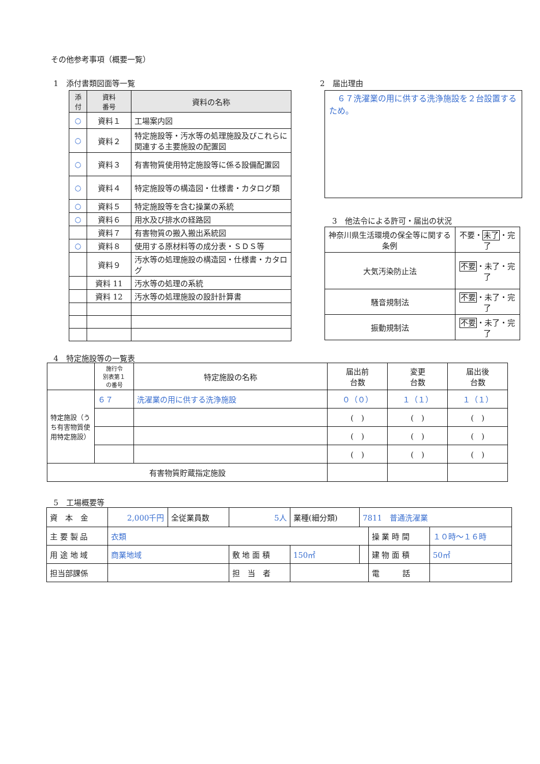その他参考事項（概要一覧）
1　添付書類図面等一覧
| 添付 | 資料 番号 | 資料の名称 |
| --- | --- | --- |
| ○ | 資料１ | 工場案内図 |
| ○ | 資料２ | 特定施設等・汚水等の処理施設及びこれらに関連する主要施設の配置図 |
| ○ | 資料３ | 有害物質使用特定施設等に係る設備配置図 |
| ○ | 資料４ | 特定施設等の構造図・仕様書・カタログ類 |
| ○ | 資料５ | 特定施設等を含む操業の系統 |
| ○ | 資料６ | 用水及び排水の経路図 |
| | 資料７ | 有害物質の搬入搬出系統図 |
| ○ | 資料８ | 使用する原材料等の成分表・ＳＤＳ等 |
| | 資料９ | 汚水等の処理施設の構造図・仕様書・カタログ |
| | 資料 11 | 汚水等の処理の系統 |
| | 資料 12 | 汚水等の処理施設の設計計算書 |
2　届出理由
　６７洗濯業の用に供する洗浄施設を２台設置するため。
3　他法令による許可・届出の状況
| 神奈川県生活環境の保全等に関する条例 | 不要・ 未了 ・完了 |
| 大気汚染防止法 | 不要 ・未了・完了 |
| 騒音規制法 | 不要 ・未了・完了 |
| 振動規制法 | 不要 ・未了・完了 |
4　特定施設等の一覧表
| | 施行令 別表第１ の番号 | 特定施設の名称 | 届出前 台数 | 変更 台数 | 届出後 台数 |
| --- | --- | --- | --- | --- | --- |
| 特定施設（うち有害物質使用特定施設） | ６７ | 洗濯業の用に供する洗浄施設 | ０（０） | １（１） | １（１） |
| | | | ( ) | ( ) | ( ) |
| | | | ( ) | ( ) | ( ) |
| | | | ( ) | ( ) | ( ) |
| 有害物質貯蔵指定施設 | | | | | |
5　工場概要等
| 資 本 金 | 2,000千円 | 全従業員数 | 5人 | 業種(細分類) | 7811 普通洗濯業 | | |
| 主 要 製 品 | 衣類 | | | | | 操 業 時 間 | １０時～１６時 |
| 用 途 地 域 | 商業地域 | | 敷 地 面 積 | 150㎡ | | 建 物 面 積 | 50㎡ |
| 担当部課係 | | | 担 当 者 | | | 電 話 | |